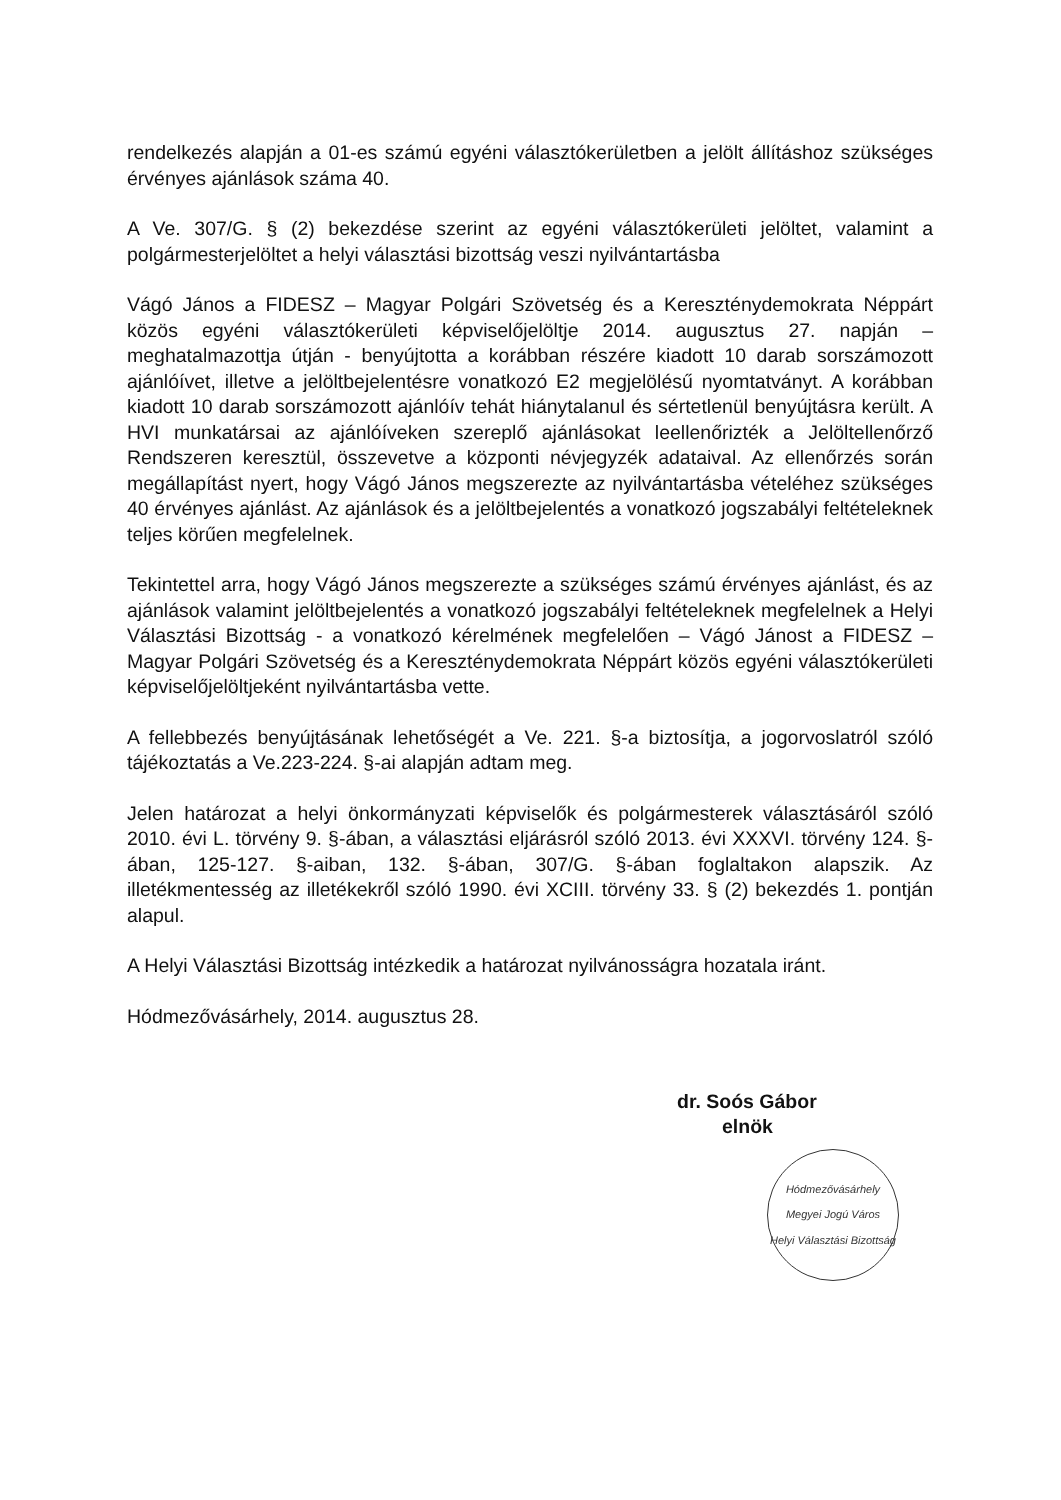rendelkezés alapján a 01-es számú egyéni választókerületben a jelölt állításhoz szükséges érvényes ajánlások száma 40.
A Ve. 307/G. § (2) bekezdése szerint az egyéni választókerületi jelöltet, valamint a polgármesterjelöltet a helyi választási bizottság veszi nyilvántartásba
Vágó János a FIDESZ – Magyar Polgári Szövetség és a Kereszténydemokrata Néppárt közös egyéni választókerületi képviselőjelöltje 2014. augusztus 27. napján – meghatalmazottja útján - benyújtotta a korábban részére kiadott 10 darab sorszámozott ajánlóívet, illetve a jelöltbejelentésre vonatkozó E2 megjelölésű nyomtatványt. A korábban kiadott 10 darab sorszámozott ajánlóív tehát hiánytalanul és sértetlenül benyújtásra került. A HVI munkatársai az ajánlóíveken szereplő ajánlásokat leellenőrizték a Jelöltellenőrző Rendszeren keresztül, összevetve a központi névjegyzék adataival. Az ellenőrzés során megállapítást nyert, hogy Vágó János megszerezte az nyilvántartásba vételéhez szükséges 40 érvényes ajánlást. Az ajánlások és a jelöltbejelentés a vonatkozó jogszabályi feltételeknek teljes körűen megfelelnek.
Tekintettel arra, hogy Vágó János megszerezte a szükséges számú érvényes ajánlást, és az ajánlások valamint jelöltbejelentés a vonatkozó jogszabályi feltételeknek megfelelnek a Helyi Választási Bizottság - a vonatkozó kérelmének megfelelően – Vágó Jánost a FIDESZ – Magyar Polgári Szövetség és a Kereszténydemokrata Néppárt közös egyéni választókerületi képviselőjelöltjeként nyilvántartásba vette.
A fellebbezés benyújtásának lehetőségét a Ve. 221. §-a biztosítja, a jogorvoslatról szóló tájékoztatás a Ve.223-224. §-ai alapján adtam meg.
Jelen határozat a helyi önkormányzati képviselők és polgármesterek választásáról szóló 2010. évi L. törvény 9. §-ában, a választási eljárásról szóló 2013. évi XXXVI. törvény 124. §-ában, 125-127. §-aiban, 132. §-ában, 307/G. §-ában foglaltakon alapszik. Az illetékmentesség az illetékekről szóló 1990. évi XCIII. törvény 33. § (2) bekezdés 1. pontján alapul.
A Helyi Választási Bizottság intézkedik a határozat nyilvánosságra hozatala iránt.
Hódmezővásárhely, 2014. augusztus 28.
dr. Soós Gábor
elnök
Hódmezővásárhely Megyei Jogú Város
Helyi Választási Bizottság